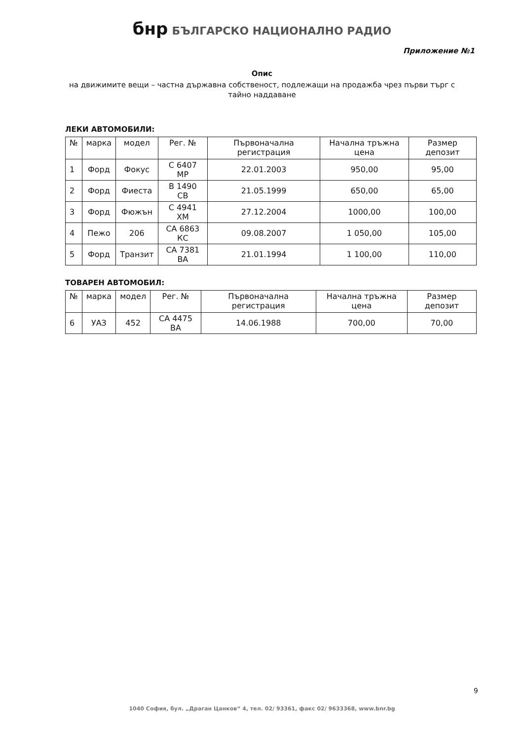бнр БЪЛГАРСКО НАЦИОНАЛНО РАДИО
Приложение №1
Опис
на движимите вещи – частна държавна собственост, подлежащи на продажба чрез първи търг с тайно наддаване
ЛЕКИ АВТОМОБИЛИ:
| № | марка | модел | Рег. № | Първоначална регистрация | Начална тръжна цена | Размер депозит |
| --- | --- | --- | --- | --- | --- | --- |
| 1 | Форд | Фокус | С 6407 МР | 22.01.2003 | 950,00 | 95,00 |
| 2 | Форд | Фиеста | В 1490 СВ | 21.05.1999 | 650,00 | 65,00 |
| 3 | Форд | Фюжън | С 4941 ХМ | 27.12.2004 | 1000,00 | 100,00 |
| 4 | Пежо | 206 | СА 6863 КС | 09.08.2007 | 1 050,00 | 105,00 |
| 5 | Форд | Транзит | СА 7381 ВА | 21.01.1994 | 1 100,00 | 110,00 |
ТОВАРЕН АВТОМОБИЛ:
| № | марка | модел | Рег. № | Първоначална регистрация | Начална тръжна цена | Размер депозит |
| --- | --- | --- | --- | --- | --- | --- |
| 6 | УАЗ | 452 | СА 4475 ВА | 14.06.1988 | 700,00 | 70,00 |
9
1040 София, бул. „Драган Цанков“ 4, тел. 02/ 93361, факс 02/ 9633368, www.bnr.bg